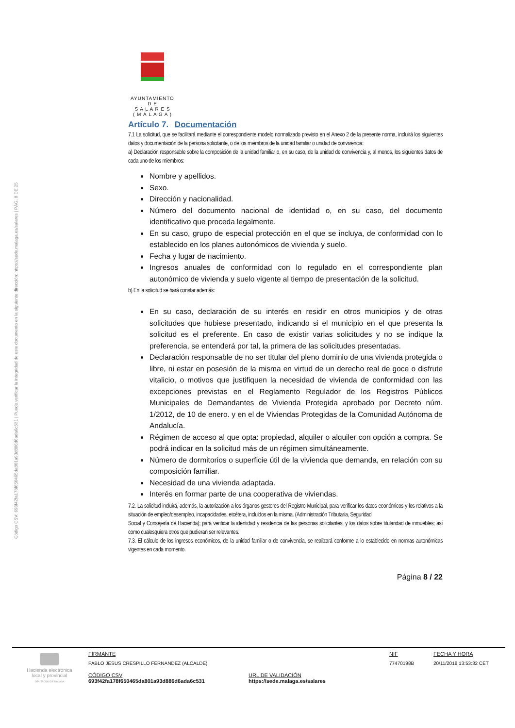Código CSV: 693f42fa178f650465da801a93d886d6ada6c531 | Puede verificar la integridad de este documento en la siguiente dirección: https://sede.malaga.es/salares | PÁG. 8 DE 25
AYUNTAMIENTO
D E
S A L A R E S
( M Á L A G A )
Artículo 7. Documentación
7.1 La solicitud, que se facilitará mediante el correspondiente modelo normalizado previsto en el Anexo 2 de la presente norma, incluirá los siguientes datos y documentación de la persona solicitante, o de los miembros de la unidad familiar o unidad de convivencia:
a) Declaración responsable sobre la composición de la unidad familiar o, en su caso, de la unidad de convivencia y, al menos, los siguientes datos de cada uno de los miembros:
Nombre y apellidos.
Sexo.
Dirección y nacionalidad.
Número del documento nacional de identidad o, en su caso, del documento identificativo que proceda legalmente.
En su caso, grupo de especial protección en el que se incluya, de conformidad con lo establecido en los planes autonómicos de vivienda y suelo.
Fecha y lugar de nacimiento.
Ingresos anuales de conformidad con lo regulado en el correspondiente plan autonómico de vivienda y suelo vigente al tiempo de presentación de la solicitud.
b) En la solicitud se hará constar además:
En su caso, declaración de su interés en residir en otros municipios y de otras solicitudes que hubiese presentado, indicando si el municipio en el que presenta la solicitud es el preferente. En caso de existir varias solicitudes y no se indique la preferencia, se entenderá por tal, la primera de las solicitudes presentadas.
Declaración responsable de no ser titular del pleno dominio de una vivienda protegida o libre, ni estar en posesión de la misma en virtud de un derecho real de goce o disfrute vitalicio, o motivos que justifiquen la necesidad de vivienda de conformidad con las excepciones previstas en el Reglamento Regulador de los Registros Públicos Municipales de Demandantes de Vivienda Protegida aprobado por Decreto núm. 1/2012, de 10 de enero. y en el de Viviendas Protegidas de la Comunidad Autónoma de Andalucía.
Régimen de acceso al que opta: propiedad, alquiler o alquiler con opción a compra. Se podrá indicar en la solicitud más de un régimen simultáneamente.
Número de dormitorios o superficie útil de la vivienda que demanda, en relación con su composición familiar.
Necesidad de una vivienda adaptada.
Interés en formar parte de una cooperativa de viviendas.
7.2. La solicitud incluirá, además, la autorización a los órganos gestores del Registro Municipal, para verificar los datos económicos y los relativos a la situación de empleo/desempleo, incapacidades, etcétera, incluidos en la misma. (Administración Tributaria, Seguridad
Social y Consejería de Hacienda); para verificar la identidad y residencia de las personas solicitantes, y los datos sobre titularidad de inmuebles; así como cualesquiera otros que pudieran ser relevantes.
7.3. El cálculo de los ingresos económicos, de la unidad familiar o de convivencia, se realizará conforme a lo establecido en normas autonómicas vigentes en cada momento.
Página 8 / 22
Hacienda electrónica local y provincial
DIPUTACIÓN DE MÁLAGA
FIRMANTE
PABLO JESUS CRESPILLO FERNANDEZ (ALCALDE)
NIF
77470198B
FECHA Y HORA
20/11/2018 13:53:32 CET
CÓDIGO CSV
693f42fa178f650465da801a93d886d6ada6c531
URL DE VALIDACIÓN
https://sede.malaga.es/salares